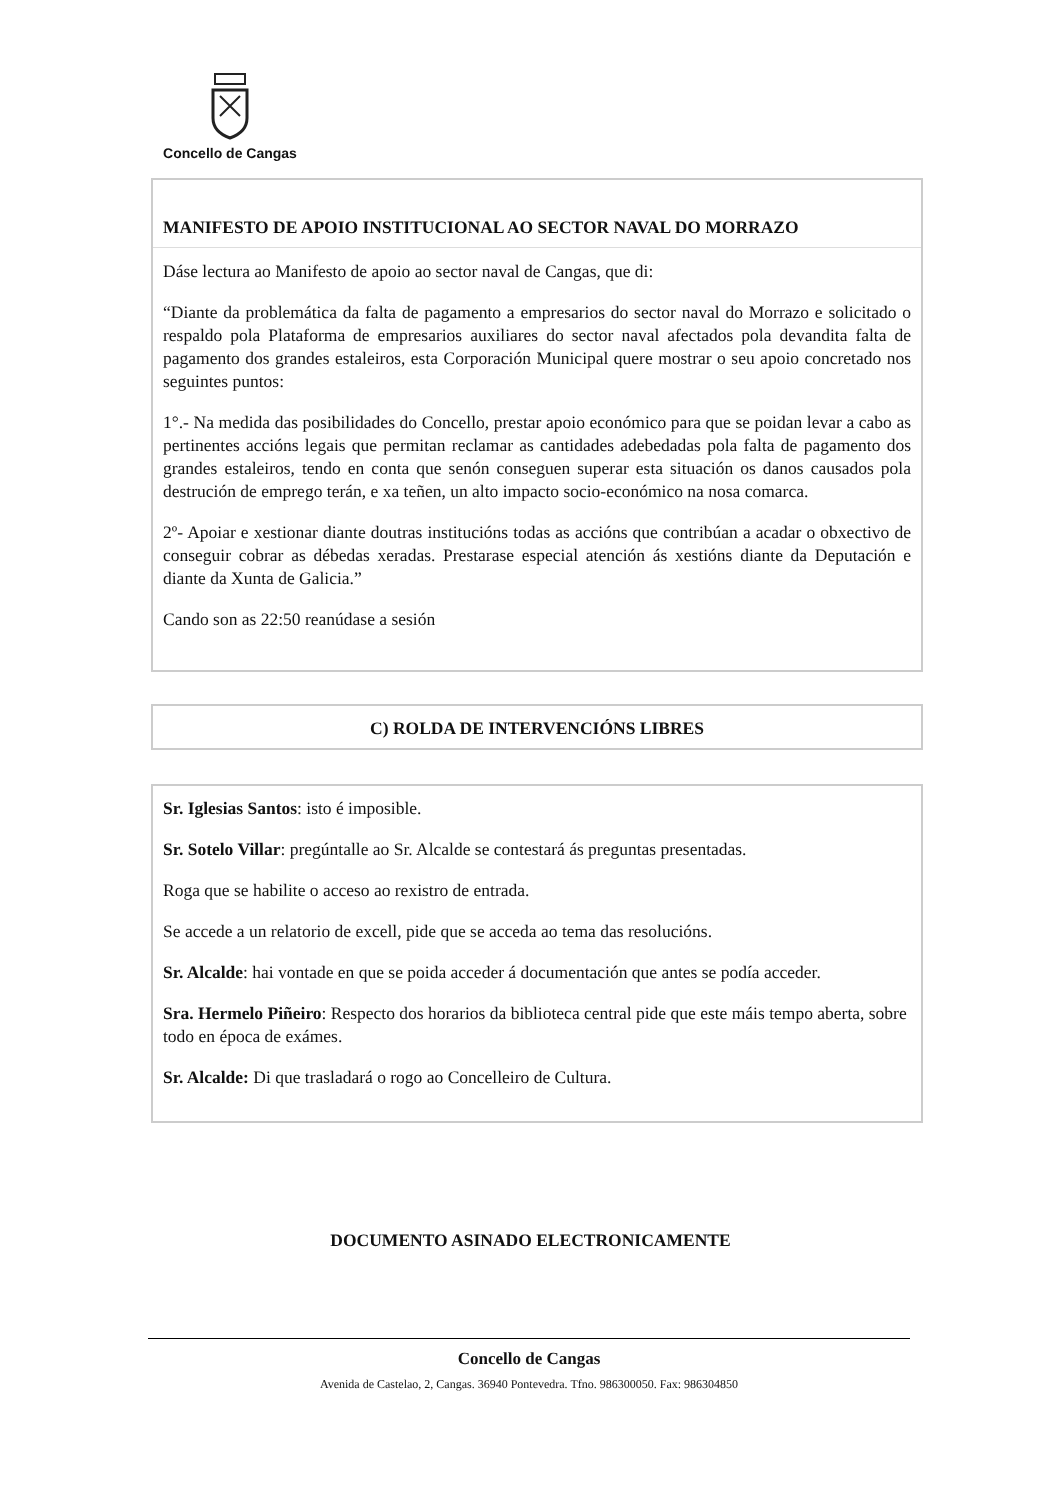Concello de Cangas
MANIFESTO DE APOIO INSTITUCIONAL AO SECTOR NAVAL DO MORRAZO
Dáse lectura ao Manifesto de apoio ao sector naval de Cangas, que di:
“Diante da problemática da falta de pagamento a empresarios do sector naval do Morrazo e solicitado o respaldo pola Plataforma de empresarios auxiliares do sector naval afectados pola devandita falta de pagamento dos grandes estaleiros, esta Corporación Municipal quere mostrar o seu apoio concretado nos seguintes puntos:
1°.- Na medida das posibilidades do Concello, prestar apoio económico para que se poidan levar a cabo as pertinentes accións legais que permitan reclamar as cantidades adebedadas pola falta de pagamento dos grandes estaleiros, tendo en conta que senón conseguen superar esta situación os danos causados pola destrución de emprego terán, e xa teñen, un alto impacto socio-económico na nosa comarca.
2º- Apoiar e xestionar diante doutras institucións todas as accións que contribúan a acadar o obxectivo de conseguir cobrar as débedas xeradas. Prestarase especial atención ás xestións diante da Deputación e diante da Xunta de Galicia.”
Cando son as 22:50 reanúdase a sesión
C) ROLDA DE INTERVENCIÓNS LIBRES
Sr. Iglesias Santos: isto é imposible.
Sr. Sotelo Villar: pregúntalle ao Sr. Alcalde se contestará ás preguntas presentadas.
Roga que se habilite o acceso ao rexistro de entrada.
Se accede a un relatorio de excell, pide que se acceda ao tema das resolucións.
Sr. Alcalde: hai vontade en que se poida acceder á documentación que antes se podía acceder.
Sra. Hermelo Piñeiro: Respecto dos horarios da biblioteca central pide que este máis tempo aberta, sobre todo en época de exámes.
Sr. Alcalde: Di que trasladará o rogo ao Concelleiro de Cultura.
DOCUMENTO ASINADO ELECTRONICAMENTE
Concello de Cangas
Avenida de Castelao, 2, Cangas. 36940 Pontevedra. Tfno. 986300050. Fax: 986304850